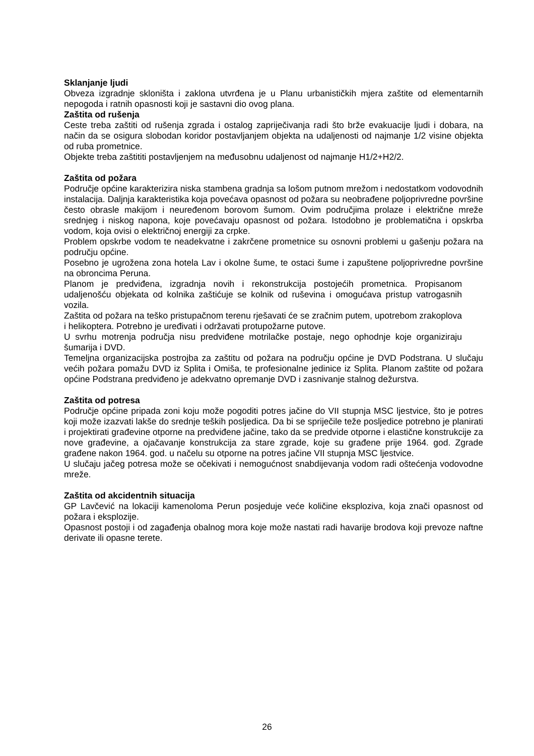Sklanjanje ljudi
Obveza izgradnje skloništa i zaklona utvrđena je u Planu urbanističkih mjera zaštite od elementarnih nepogoda i ratnih opasnosti koji je sastavni dio ovog plana.
Zaštita od rušenja
Ceste treba zaštiti od rušenja zgrada i ostalog zapriječivanja radi što brže evakuacije ljudi i dobara, na način da se osigura slobodan koridor postavljanjem objekta na udaljenosti od najmanje 1/2 visine objekta od ruba prometnice.
Objekte treba zaštititi postavljenjem na međusobnu udaljenost od najmanje H1/2+H2/2.
Zaštita od požara
Područje općine karakterizira niska stambena gradnja sa lošom putnom mrežom i nedostatkom vodovodnih instalacija. Daljnja karakteristika koja povećava opasnost od požara su neobrađene poljoprivredne površine često obrasle makijom i neuređenom borovom šumom. Ovim područjima prolaze i električne mreže srednjeg i niskog napona, koje povećavaju opasnost od požara. Istodobno je problematična i opskrba vodom, koja ovisi o električnoj energiji za crpke.
Problem opskrbe vodom te neadekvatne i zakrčene prometnice su osnovni problemi u gašenju požara na području općine.
Posebno je ugrožena zona hotela Lav i okolne šume, te ostaci šume i zapuštene poljoprivredne površine na obroncima Peruna.
Planom je predviđena, izgradnja novih i rekonstrukcija postojećih prometnica. Propisanom udaljenošću objekata od kolnika zaštićuje se kolnik od ruševina i omogućava pristup vatrogasnih vozila.
Zaštita od požara na teško pristupačnom terenu rješavati će se zračnim putem, upotrebom zrakoplova i helikoptera. Potrebno je uređivati i održavati protupožarne putove.
U svrhu motrenja područja nisu predviđene motrilačke postaje, nego ophodnje koje organiziraju šumarija i DVD.
Temeljna organizacijska postrojba za zaštitu od požara na području općine je DVD Podstrana. U slučaju većih požara pomažu DVD iz Splita i Omiša, te profesionalne jedinice iz Splita. Planom zaštite od požara općine Podstrana predviđeno je adekvatno opremanje DVD i zasnivanje stalnog dežurstva.
Zaštita od potresa
Područje općine pripada zoni koju može pogoditi potres jačine do VII stupnja MSC ljestvice, što je potres koji može izazvati lakše do srednje teških posljedica. Da bi se spriječile teže posljedice potrebno je planirati i projektirati građevine otporne na predviđene jačine, tako da se predvide otporne i elastične konstrukcije za nove građevine, a ojačavanje konstrukcija za stare zgrade, koje su građene prije 1964. god. Zgrade građene nakon 1964. god. u načelu su otporne na potres jačine VII stupnja MSC ljestvice.
U slučaju jačeg potresa može se očekivati i nemogućnost snabdijevanja vodom radi oštećenja vodovodne mreže.
Zaštita od akcidentnih situacija
GP Lavčević na lokaciji kamenoloma Perun posjeduje veće količine eksploziva, koja znači opasnost od požara i eksplozije.
Opasnost postoji i od zagađenja obalnog mora koje može nastati radi havarije brodova koji prevoze naftne derivate ili opasne terete.
26